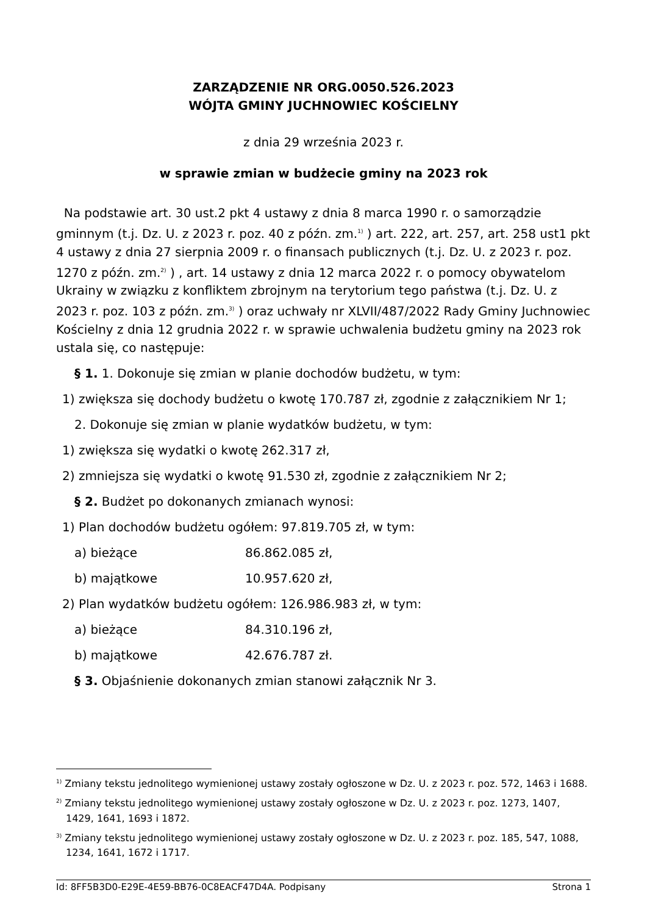ZARZĄDZENIE NR ORG.0050.526.2023
WÓJTA GMINY JUCHNOWIEC KOŚCIELNY
z dnia 29 września 2023 r.
w sprawie zmian w budżecie gminy na 2023 rok
Na podstawie art. 30 ust.2 pkt 4 ustawy z dnia 8 marca 1990 r. o samorządzie gminnym (t.j. Dz. U. z 2023 r. poz. 40 z późn. zm.<sup>1)</sup> ) art. 222, art. 257, art. 258 ust1 pkt 4 ustawy z dnia 27 sierpnia 2009 r. o finansach publicznych (t.j. Dz. U. z 2023 r. poz. 1270 z późn. zm.<sup>2)</sup> ) , art. 14 ustawy z dnia 12 marca 2022 r. o pomocy obywatelom Ukrainy w związku z konfliktem zbrojnym na terytorium tego państwa (t.j. Dz. U. z 2023 r. poz. 103 z późn. zm.<sup>3)</sup> ) oraz uchwały nr XLVII/487/2022 Rady Gminy Juchnowiec Kościelny z dnia 12 grudnia 2022 r. w sprawie uchwalenia budżetu gminy na 2023 rok ustala się, co następuje:
§ 1. 1. Dokonuje się zmian w planie dochodów budżetu, w tym:
1) zwiększa się dochody budżetu o kwotę 170.787 zł, zgodnie z załącznikiem Nr 1;
2. Dokonuje się zmian w planie wydatków budżetu, w tym:
1) zwiększa się wydatki o kwotę 262.317 zł,
2) zmniejsza się wydatki o kwotę 91.530 zł, zgodnie z załącznikiem Nr 2;
§ 2. Budżet po dokonanych zmianach wynosi:
1) Plan dochodów budżetu ogółem: 97.819.705 zł, w tym:
a) bieżące 86.862.085 zł,
b) majątkowe 10.957.620 zł,
2) Plan wydatków budżetu ogółem: 126.986.983 zł, w tym:
a) bieżące 84.310.196 zł,
b) majątkowe 42.676.787 zł.
§ 3. Objaśnienie dokonanych zmian stanowi załącznik Nr 3.
<sup>1)</sup> Zmiany tekstu jednolitego wymienionej ustawy zostały ogłoszone w Dz. U. z 2023 r. poz. 572, 1463 i 1688.
<sup>2)</sup> Zmiany tekstu jednolitego wymienionej ustawy zostały ogłoszone w Dz. U. z 2023 r. poz. 1273, 1407, 1429, 1641, 1693 i 1872.
<sup>3)</sup> Zmiany tekstu jednolitego wymienionej ustawy zostały ogłoszone w Dz. U. z 2023 r. poz. 185, 547, 1088, 1234, 1641, 1672 i 1717.
Id: 8FF5B3D0-E29E-4E59-BB76-0C8EACF47D4A. Podpisany Strona 1